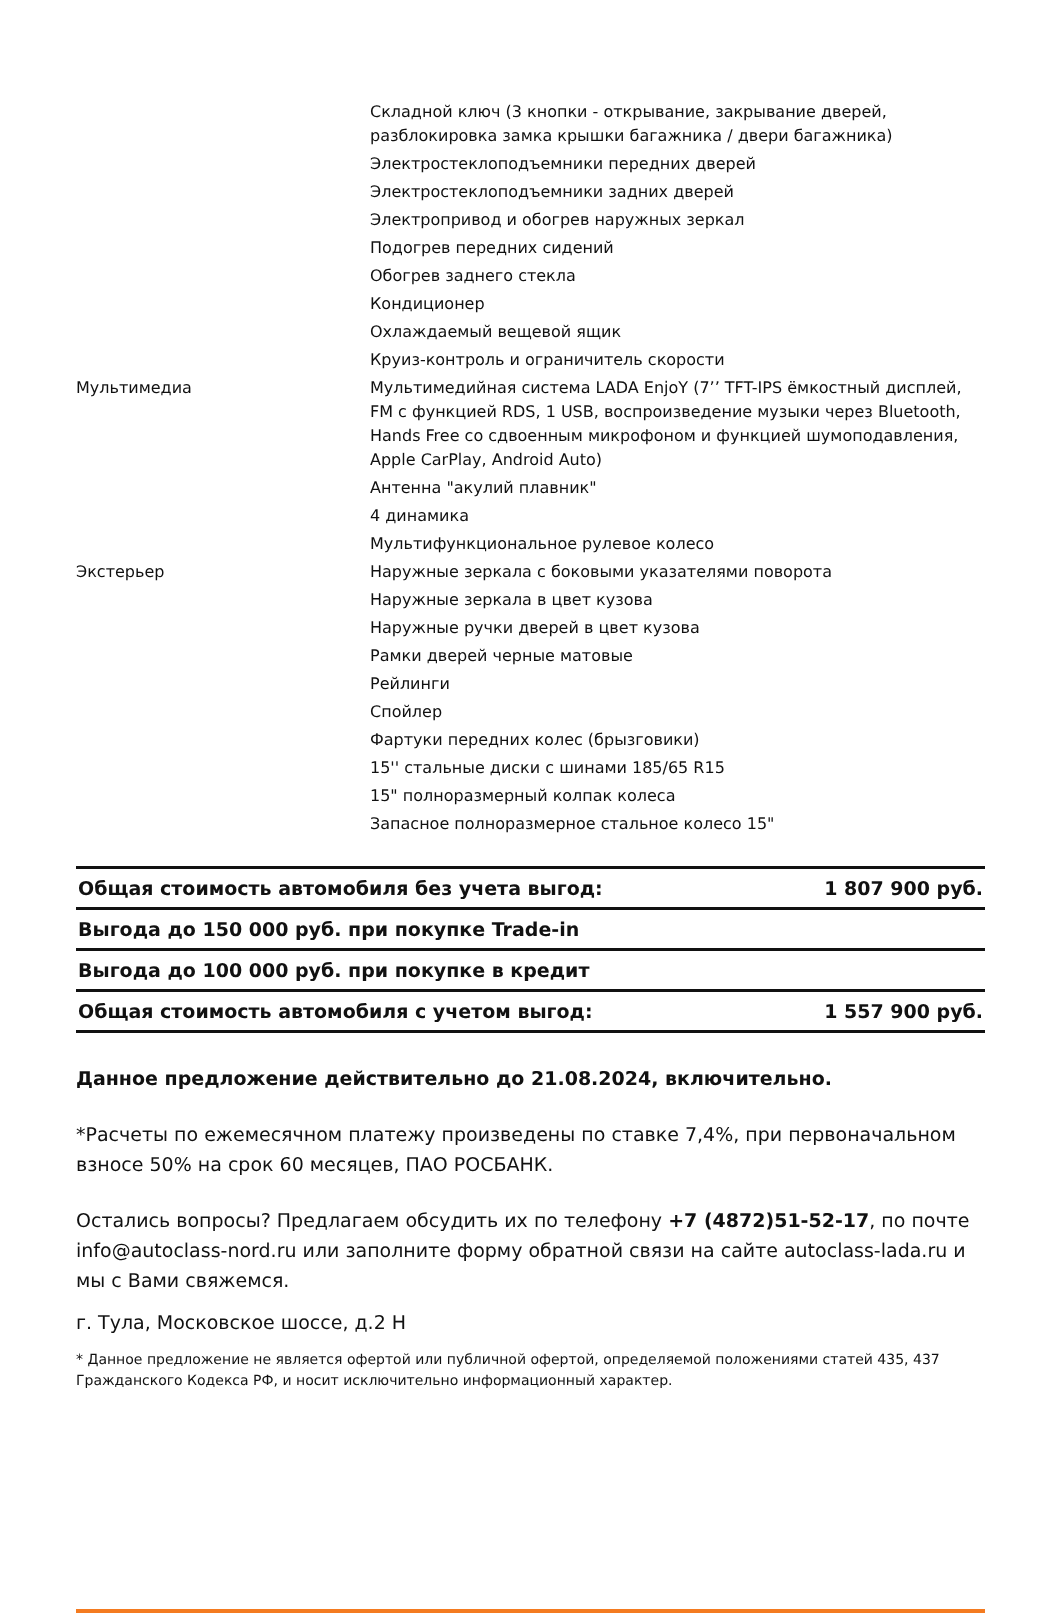| | Складной ключ (3 кнопки - открывание, закрывание дверей, разблокировка замка крышки багажника / двери багажника) |
| | Электростеклоподъемники передних дверей |
| | Электростеклоподъемники задних дверей |
| | Электропривод и обогрев наружных зеркал |
| | Подогрев передних сидений |
| | Обогрев заднего стекла |
| | Кондиционер |
| | Охлаждаемый вещевой ящик |
| | Круиз-контроль и ограничитель скорости |
| Мультимедиа | Мультимедийная система LADA EnjoY (7’’ TFT-IPS ёмкостный дисплей, FM с функцией RDS, 1 USB, воспроизведение музыки через Bluetooth, Hands Free со сдвоенным микрофоном и функцией шумоподавления, Apple CarPlay, Android Auto) |
| | Антенна "акулий плавник" |
| | 4 динамика |
| | Мультифункциональное рулевое колесо |
| Экстерьер | Наружные зеркала с боковыми указателями поворота |
| | Наружные зеркала в цвет кузова |
| | Наружные ручки дверей в цвет кузова |
| | Рамки дверей черные матовые |
| | Рейлинги |
| | Спойлер |
| | Фартуки передних колес (брызговики) |
| | 15'' стальные диски с шинами 185/65 R15 |
| | 15" полноразмерный колпак колеса |
| | Запасное полноразмерное стальное колесо 15" |
| Общая стоимость автомобиля без учета выгод: | 1 807 900 руб. |
| Выгода до 150 000 руб. при покупке Trade-in | |
| Выгода до 100 000 руб. при покупке в кредит | |
| Общая стоимость автомобиля с учетом выгод: | 1 557 900 руб. |
Данное предложение действительно до 21.08.2024, включительно.
*Расчеты по ежемесячном платежу произведены по ставке 7,4%, при первоначальном взносе 50% на срок 60 месяцев, ПАО РОСБАНК.
Остались вопросы? Предлагаем обсудить их по телефону +7 (4872)51-52-17, по почте info@autoclass-nord.ru или заполните форму обратной связи на сайте autoclass-lada.ru и мы с Вами свяжемся.
г. Тула, Московское шоссе, д.2 Н
* Данное предложение не является офертой или публичной офертой, определяемой положениями статей 435, 437 Гражданского Кодекса РФ, и носит исключительно информационный характер.